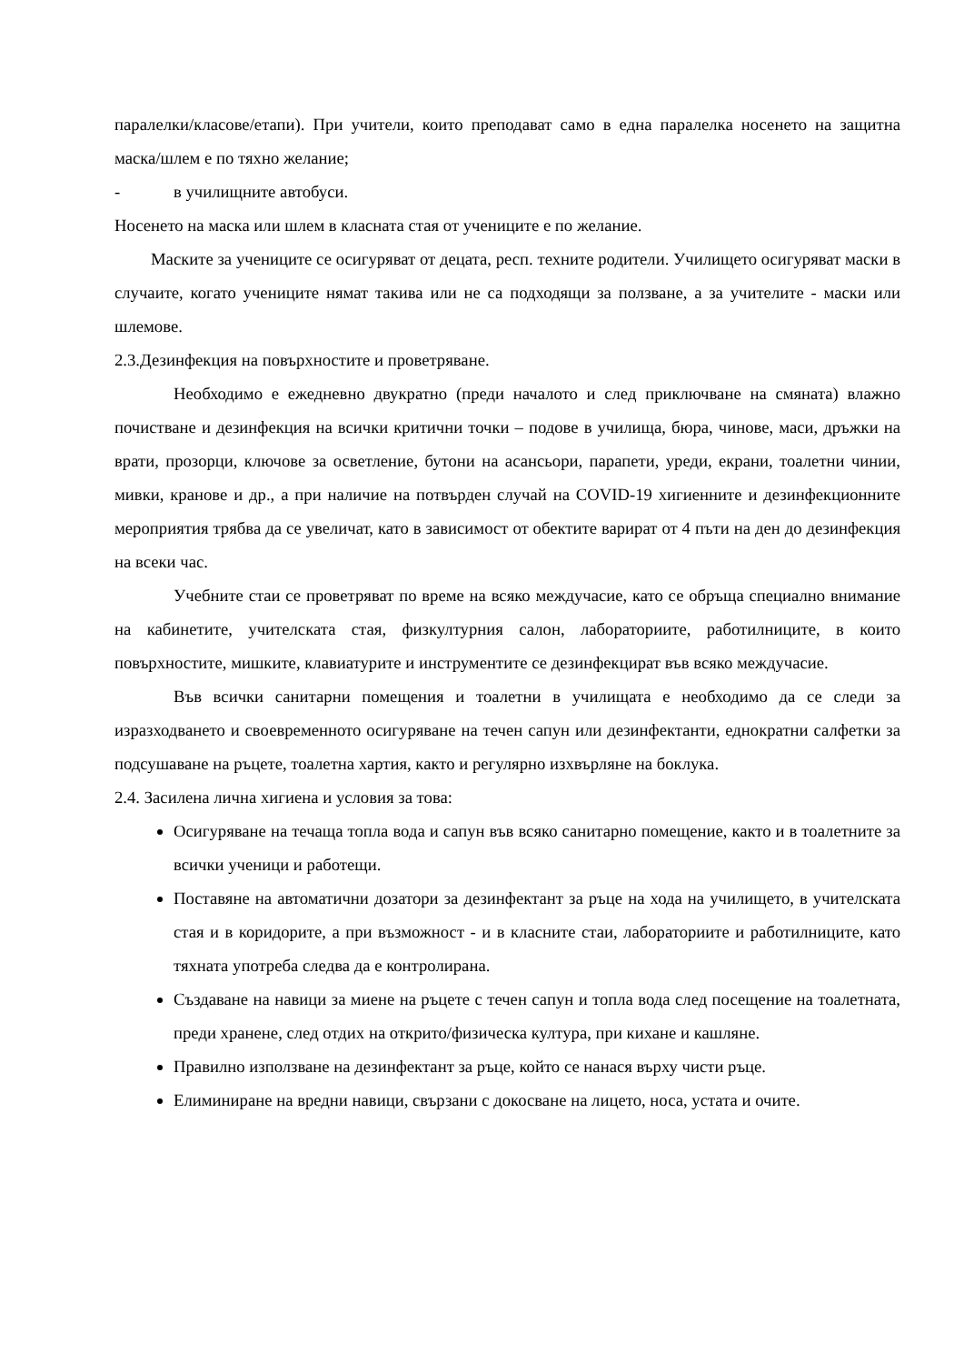паралелки/класове/етапи). При учители, които преподават само в една паралелка носенето на защитна маска/шлем е по тяхно желание;
- в училищните автобуси.
Носенето на маска или шлем в класната стая от учениците е по желание.
Маските за учениците се осигуряват от децата, респ. техните родители. Училището осигуряват маски в случаите, когато учениците нямат такива или не са подходящи за ползване, а за учителите - маски или шлемове.
2.3.Дезинфекция на повърхностите и проветряване.
Необходимо е ежедневно двукратно (преди началото и след приключване на смяната) влажно почистване и дезинфекция на всички критични точки – подове в училища, бюра, чинове, маси, дръжки на врати, прозорци, ключове за осветление, бутони на асансьори, парапети, уреди, екрани, тоалетни чинии, мивки, кранове и др., а при наличие на потвърден случай на COVID-19 хигиенните и дезинфекционните мероприятия трябва да се увеличат, като в зависимост от обектите варират от 4 пъти на ден до дезинфекция на всеки час.
Учебните стаи се проветряват по време на всяко междучасие, като се обръща специално внимание на кабинетите, учителската стая, физкултурния салон, лабораториите, работилниците, в които повърхностите, мишките, клавиатурите и инструментите се дезинфекцират във всяко междучасие.
Във всички санитарни помещения и тоалетни в училищата е необходимо да се следи за изразходването и своевременното осигуряване на течен сапун или дезинфектанти, еднократни салфетки за подсушаване на ръцете, тоалетна хартия, както и регулярно изхвърляне на боклука.
2.4. Засилена лична хигиена и условия за това:
Осигуряване на течаща топла вода и сапун във всяко санитарно помещение, както и в тоалетните за всички ученици и работещи.
Поставяне на автоматични дозатори за дезинфектант за ръце на хода на училището, в учителската стая и в коридорите, а при възможност - и в класните стаи, лабораториите и работилниците, като тяхната употреба следва да е контролирана.
Създаване на навици за миене на ръцете с течен сапун и топла вода след посещение на тоалетната, преди хранене, след отдих на открито/физическа култура, при кихане и кашляне.
Правилно използване на дезинфектант за ръце, който се нанася върху чисти ръце.
Елиминиране на вредни навици, свързани с докосване на лицето, носа, устата и очите.